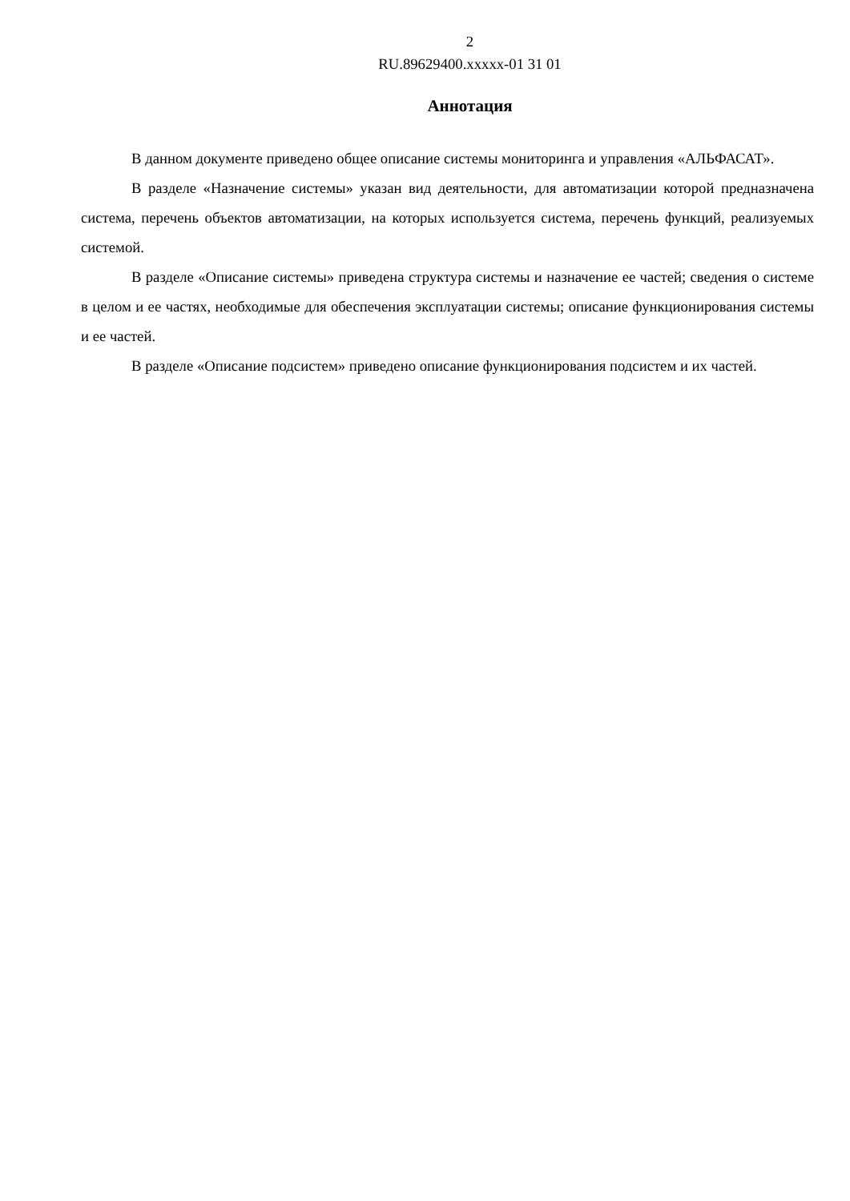2
RU.89629400.xxxxx-01 31 01
Аннотация
В данном документе приведено общее описание системы мониторинга и управления «АЛЬФАСАТ».
В разделе «Назначение системы» указан вид деятельности, для автоматизации которой предназначена система, перечень объектов автоматизации, на которых используется система, перечень функций, реализуемых системой.
В разделе «Описание системы» приведена структура системы и назначение ее частей; сведения о системе в целом и ее частях, необходимые для обеспечения эксплуатации системы; описание функционирования системы и ее частей.
В разделе «Описание подсистем» приведено описание функционирования подсистем и их частей.